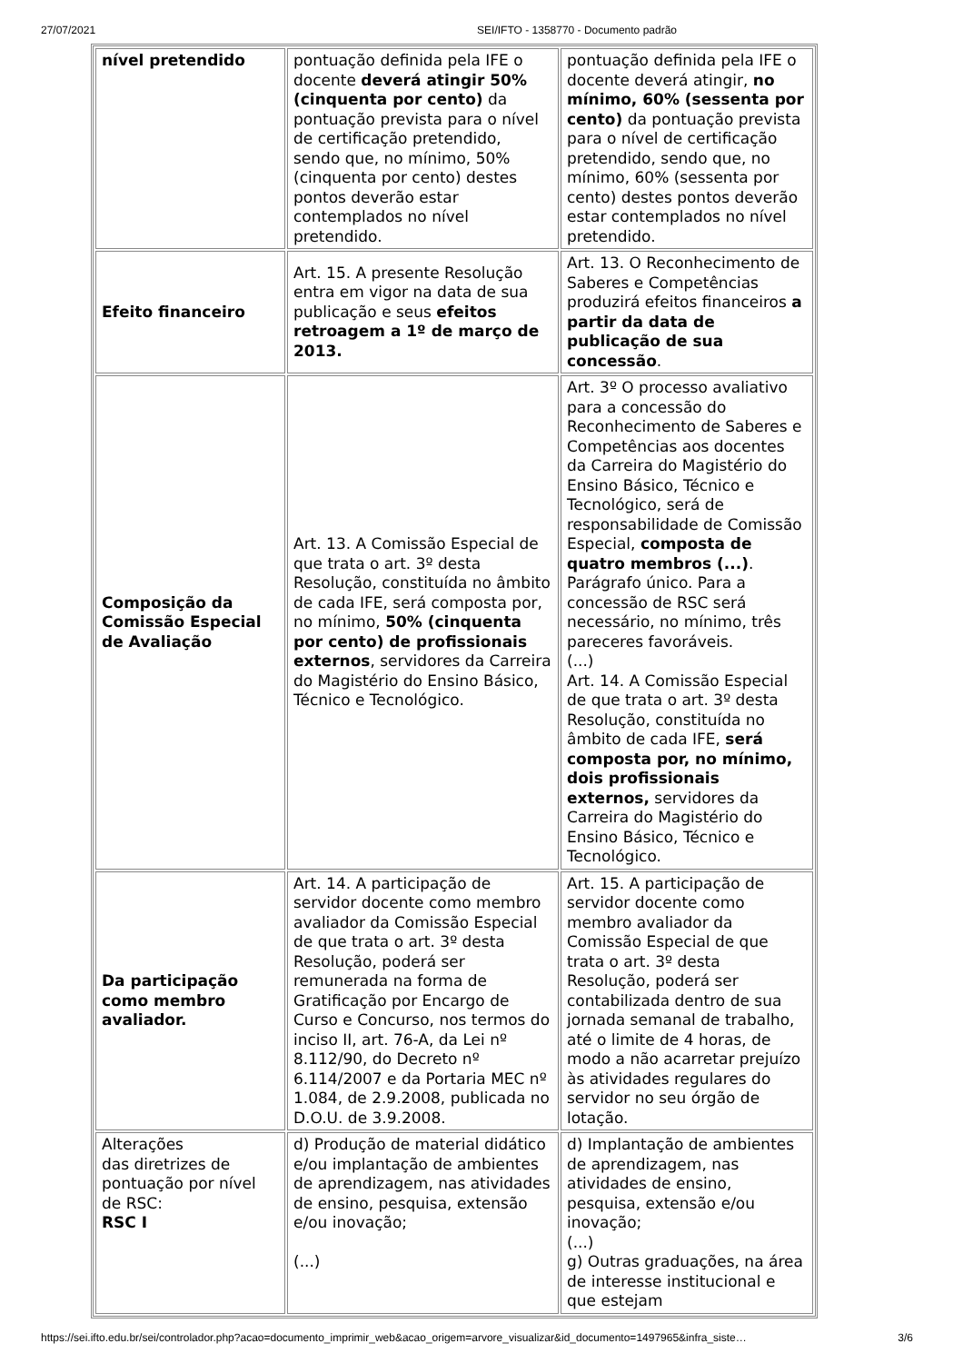27/07/2021 SEI/IFTO - 1358770 - Documento padrão
| nível pretendido | pontuação definida pela IFE o docente deverá atingir 50% (cinquenta por cento) da pontuação prevista para o nível de certificação pretendido, sendo que, no mínimo, 50% (cinquenta por cento) destes pontos deverão estar contemplados no nível pretendido. | pontuação definida pela IFE o docente deverá atingir, no mínimo, 60% (sessenta por cento) da pontuação prevista para o nível de certificação pretendido, sendo que, no mínimo, 60% (sessenta por cento) destes pontos deverão estar contemplados no nível pretendido. |
| Efeito financeiro | Art. 15. A presente Resolução entra em vigor na data de sua publicação e seus efeitos retroagem a 1º de março de 2013. | Art. 13. O Reconhecimento de Saberes e Competências produzirá efeitos financeiros a partir da data de publicação de sua concessão . |
| Composição da Comissão Especial de Avaliação | Art. 13. A Comissão Especial de que trata o art. 3º desta Resolução, constituída no âmbito de cada IFE, será composta por, no mínimo, 50% (cinquenta por cento) de profissionais externos , servidores da Carreira do Magistério do Ensino Básico, Técnico e Tecnológico. | Art. 3º O processo avaliativo para a concessão do Reconhecimento de Saberes e Competências aos docentes da Carreira do Magistério do Ensino Básico, Técnico e Tecnológico, será de responsabilidade de Comissão Especial, composta de quatro membros (...) . Parágrafo único. Para a concessão de RSC será necessário, no mínimo, três pareceres favoráveis. (...) Art. 14. A Comissão Especial de que trata o art. 3º desta Resolução, constituída no âmbito de cada IFE, será composta por, no mínimo, dois profissionais externos, servidores da Carreira do Magistério do Ensino Básico, Técnico e Tecnológico. |
| Da participação como membro avaliador. | Art. 14. A participação de servidor docente como membro avaliador da Comissão Especial de que trata o art. 3º desta Resolução, poderá ser remunerada na forma de Gratificação por Encargo de Curso e Concurso, nos termos do inciso II, art. 76-A, da Lei nº 8.112/90, do Decreto nº 6.114/2007 e da Portaria MEC nº 1.084, de 2.9.2008, publicada no D.O.U. de 3.9.2008. | Art. 15. A participação de servidor docente como membro avaliador da Comissão Especial de que trata o art. 3º desta Resolução, poderá ser contabilizada dentro de sua jornada semanal de trabalho, até o limite de 4 horas, de modo a não acarretar prejuízo às atividades regulares do servidor no seu órgão de lotação. |
| Alterações das diretrizes de pontuação por nível de RSC: RSC I | d) Produção de material didático e/ou implantação de ambientes de aprendizagem, nas atividades de ensino, pesquisa, extensão e/ou inovação; (...) | d) Implantação de ambientes de aprendizagem, nas atividades de ensino, pesquisa, extensão e/ou inovação; (...) g) Outras graduações, na área de interesse institucional e que estejam |
https://sei.ifto.edu.br/sei/controlador.php?acao=documento_imprimir_web&acao_origem=arvore_visualizar&id_documento=1497965&infra_siste… 3/6